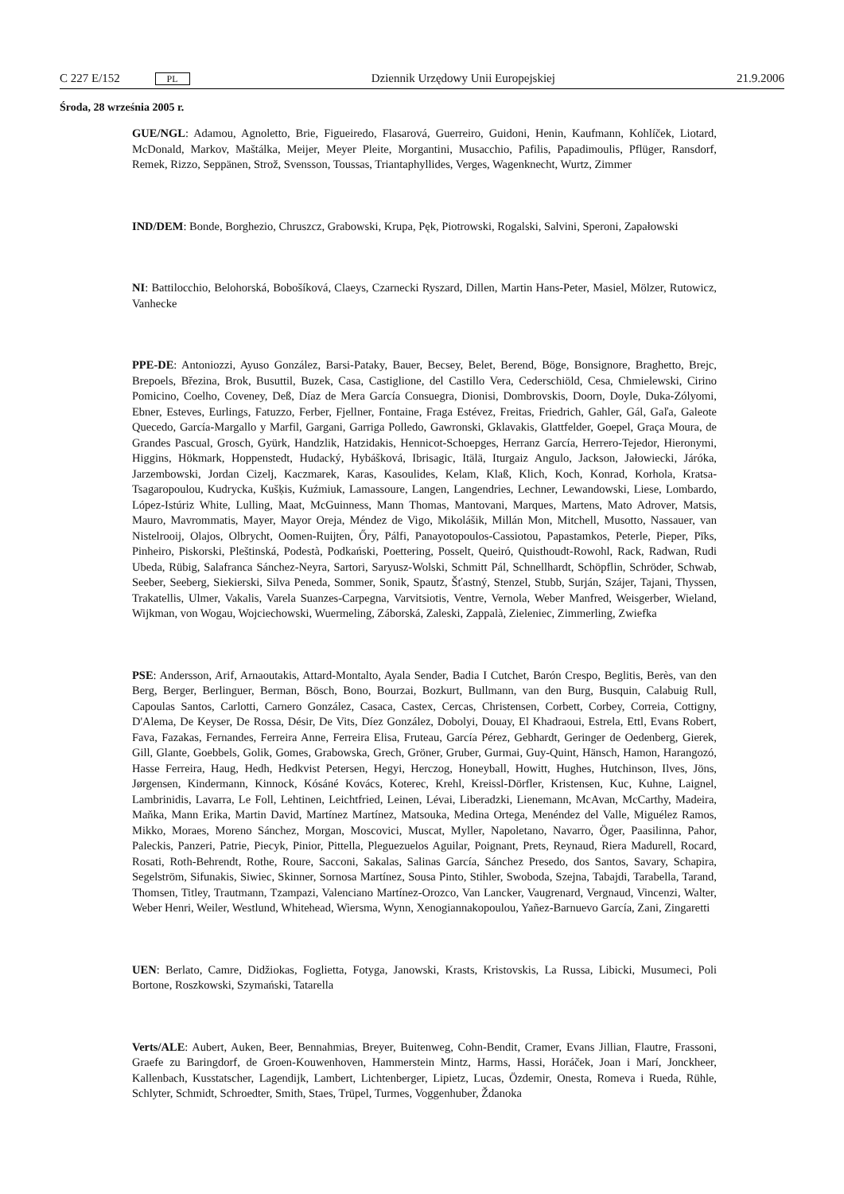C 227 E/152 PL
Dziennik Urzędowy Unii Europejskiej
21.9.2006
Środa, 28 września 2005 r.
GUE/NGL: Adamou, Agnoletto, Brie, Figueiredo, Flasarová, Guerreiro, Guidoni, Henin, Kaufmann, Kohlíček, Liotard, McDonald, Markov, Maštálka, Meijer, Meyer Pleite, Morgantini, Musacchio, Pafilis, Papadimoulis, Pflüger, Ransdorf, Remek, Rizzo, Seppänen, Strož, Svensson, Toussas, Triantaphyllides, Verges, Wagenknecht, Wurtz, Zimmer
IND/DEM: Bonde, Borghezio, Chruszcz, Grabowski, Krupa, Pęk, Piotrowski, Rogalski, Salvini, Speroni, Zapałowski
NI: Battilocchio, Belohorská, Bobošíková, Claeys, Czarnecki Ryszard, Dillen, Martin Hans-Peter, Masiel, Mölzer, Rutowicz, Vanhecke
PPE-DE: Antoniozzi, Ayuso González, Barsi-Pataky, Bauer, Becsey, Belet, Berend, Böge, Bonsignore, Braghetto, Brejc, Brepoels, Březina, Brok, Busuttil, Buzek, Casa, Castiglione, del Castillo Vera, Cederschiöld, Cesa, Chmielewski, Cirino Pomicino, Coelho, Coveney, Deß, Díaz de Mera García Consuegra, Dionisi, Dombrovskis, Doorn, Doyle, Duka-Zólyomi, Ebner, Esteves, Eurlings, Fatuzzo, Ferber, Fjellner, Fontaine, Fraga Estévez, Freitas, Friedrich, Gahler, Gál, Gaľa, Galeote Quecedo, García-Margallo y Marfil, Gargani, Garriga Polledo, Gawronski, Gklavakis, Glattfelder, Goepel, Graça Moura, de Grandes Pascual, Grosch, Gyürk, Handzlik, Hatzidakis, Hennicot-Schoepges, Herranz García, Herrero-Tejedor, Hieronymi, Higgins, Hökmark, Hoppenstedt, Hudacký, Hybášková, Ibrisagic, Itälä, Iturgaiz Angulo, Jackson, Jałowiecki, Járóka, Jarzembowski, Jordan Cizelj, Kaczmarek, Karas, Kasoulides, Kelam, Klaß, Klich, Koch, Konrad, Korhola, Kratsa-Tsagaropoulou, Kudrycka, Kušķis, Kuźmiuk, Lamassoure, Langen, Langendries, Lechner, Lewandowski, Liese, Lombardo, López-Istúriz White, Lulling, Maat, McGuinness, Mann Thomas, Mantovani, Marques, Martens, Mato Adrover, Matsis, Mauro, Mavrommatis, Mayer, Mayor Oreja, Méndez de Vigo, Mikolášik, Millán Mon, Mitchell, Musotto, Nassauer, van Nistelrooij, Olajos, Olbrycht, Oomen-Ruijten, Őry, Pálfi, Panayotopoulos-Cassiotou, Papastamkos, Peterle, Pieper, Pīks, Pinheiro, Piskorski, Pleštinská, Podestà, Podkański, Poettering, Posselt, Queiró, Quisthoudt-Rowohl, Rack, Radwan, Rudi Ubeda, Rübig, Salafranca Sánchez-Neyra, Sartori, Saryusz-Wolski, Schmitt Pál, Schnellhardt, Schöpflin, Schröder, Schwab, Seeber, Seeberg, Siekierski, Silva Peneda, Sommer, Sonik, Spautz, Šťastný, Stenzel, Stubb, Surján, Szájer, Tajani, Thyssen, Trakatellis, Ulmer, Vakalis, Varela Suanzes-Carpegna, Varvitsiotis, Ventre, Vernola, Weber Manfred, Weisgerber, Wieland, Wijkman, von Wogau, Wojciechowski, Wuermeling, Záborská, Zaleski, Zappalà, Zieleniec, Zimmerling, Zwiefka
PSE: Andersson, Arif, Arnaoutakis, Attard-Montalto, Ayala Sender, Badia I Cutchet, Barón Crespo, Beglitis, Berès, van den Berg, Berger, Berlinguer, Berman, Bösch, Bono, Bourzai, Bozkurt, Bullmann, van den Burg, Busquin, Calabuig Rull, Capoulas Santos, Carlotti, Carnero González, Casaca, Castex, Cercas, Christensen, Corbett, Corbey, Correia, Cottigny, D'Alema, De Keyser, De Rossa, Désir, De Vits, Díez González, Dobolyi, Douay, El Khadraoui, Estrela, Ettl, Evans Robert, Fava, Fazakas, Fernandes, Ferreira Anne, Ferreira Elisa, Fruteau, García Pérez, Gebhardt, Geringer de Oedenberg, Gierek, Gill, Glante, Goebbels, Golik, Gomes, Grabowska, Grech, Gröner, Gruber, Gurmai, Guy-Quint, Hänsch, Hamon, Harangozó, Hasse Ferreira, Haug, Hedh, Hedkvist Petersen, Hegyi, Herczog, Honeyball, Howitt, Hughes, Hutchinson, Ilves, Jöns, Jørgensen, Kindermann, Kinnock, Kósáné Kovács, Koterec, Krehl, Kreissl-Dörfler, Kristensen, Kuc, Kuhne, Laignel, Lambrinidis, Lavarra, Le Foll, Lehtinen, Leichtfried, Leinen, Lévai, Liberadzki, Lienemann, McAvan, McCarthy, Madeira, Maňka, Mann Erika, Martin David, Martínez Martínez, Matsouka, Medina Ortega, Menéndez del Valle, Miguélez Ramos, Mikko, Moraes, Moreno Sánchez, Morgan, Moscovici, Muscat, Myller, Napoletano, Navarro, Öger, Paasilinna, Pahor, Paleckis, Panzeri, Patrie, Piecyk, Pinior, Pittella, Pleguezuelos Aguilar, Poignant, Prets, Reynaud, Riera Madurell, Rocard, Rosati, Roth-Behrendt, Rothe, Roure, Sacconi, Sakalas, Salinas García, Sánchez Presedo, dos Santos, Savary, Schapira, Segelström, Sifunakis, Siwiec, Skinner, Sornosa Martínez, Sousa Pinto, Stihler, Swoboda, Szejna, Tabajdi, Tarabella, Tarand, Thomsen, Titley, Trautmann, Tzampazi, Valenciano Martínez-Orozco, Van Lancker, Vaugrenard, Vergnaud, Vincenzi, Walter, Weber Henri, Weiler, Westlund, Whitehead, Wiersma, Wynn, Xenogiannakopoulou, Yañez-Barnuevo García, Zani, Zingaretti
UEN: Berlato, Camre, Didžiokas, Foglietta, Fotyga, Janowski, Krasts, Kristovskis, La Russa, Libicki, Musumeci, Poli Bortone, Roszkowski, Szymański, Tatarella
Verts/ALE: Aubert, Auken, Beer, Bennahmias, Breyer, Buitenweg, Cohn-Bendit, Cramer, Evans Jillian, Flautre, Frassoni, Graefe zu Baringdorf, de Groen-Kouwenhoven, Hammerstein Mintz, Harms, Hassi, Horáček, Joan i Marí, Jonckheer, Kallenbach, Kusstatscher, Lagendijk, Lambert, Lichtenberger, Lipietz, Lucas, Özdemir, Onesta, Romeva i Rueda, Rühle, Schlyter, Schmidt, Schroedter, Smith, Staes, Trüpel, Turmes, Voggenhuber, Ždanoka